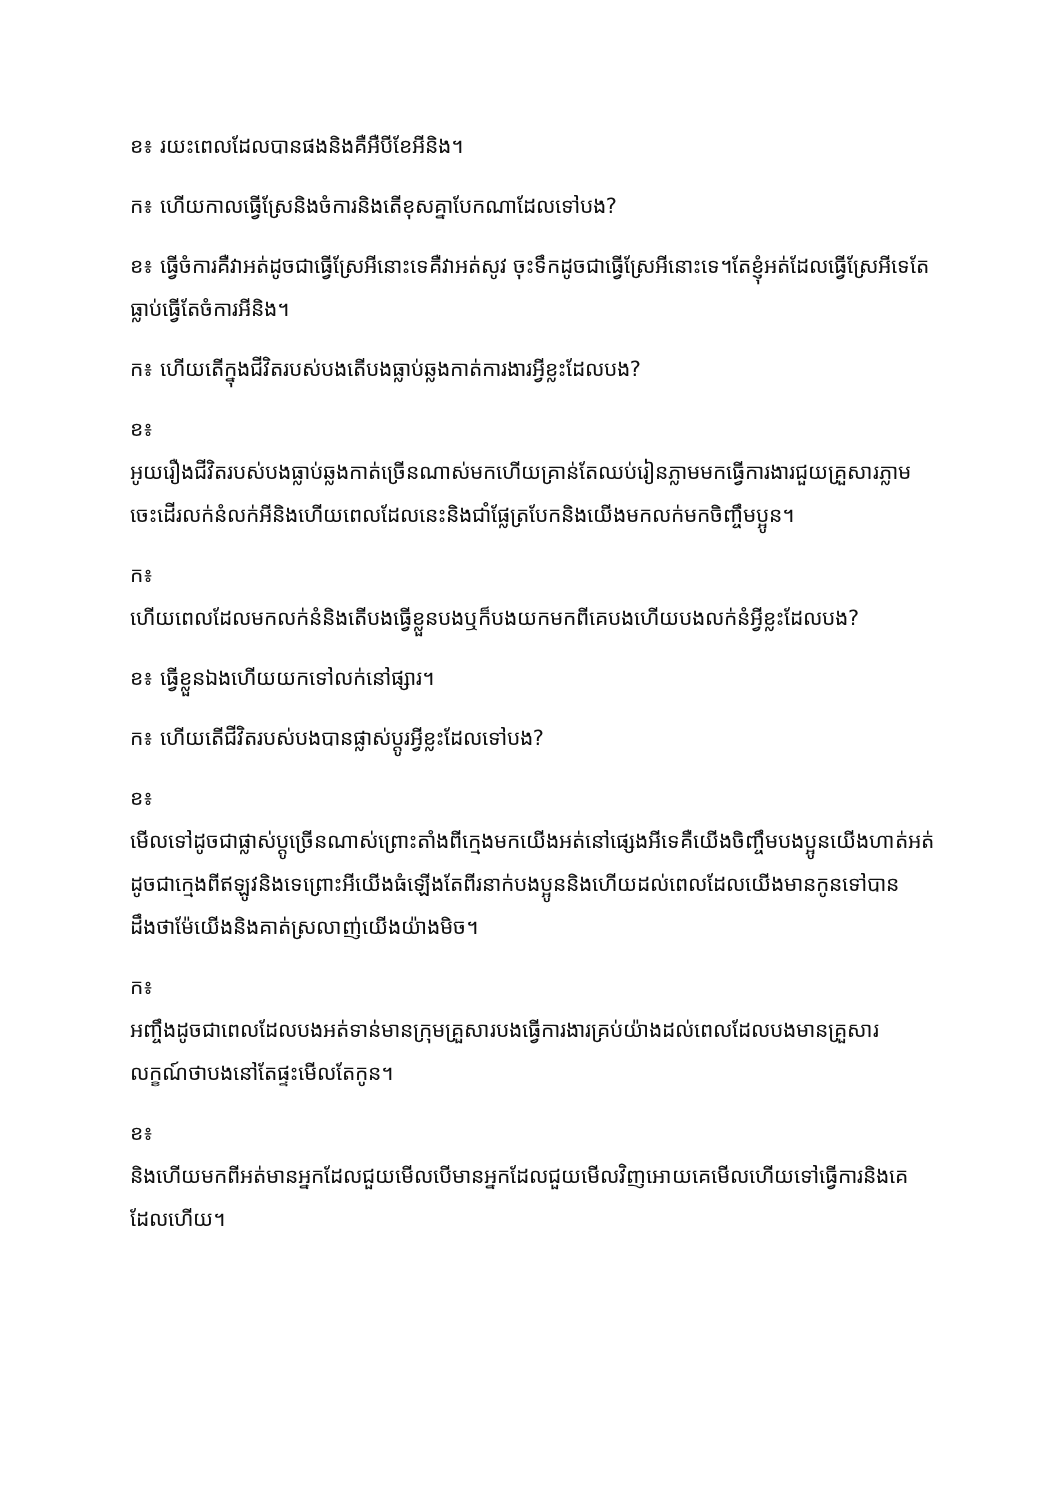ខ៖ រយះពេលដែលបានផងនិងគឺអឺបីខែអីនិង។
ក៖ ហើយកាលធ្វើស្រែនិងចំការនិងតើខុសគ្នាបែកណាដែលទៅបង?
ខ៖ ធ្វើចំការគឺវាអត់ដូចជាធ្វើស្រែអីនោះទេគឺវាអត់សូវ ចុះទឹកដូចជាធ្វើស្រែអីនោះទេ។តែខ្ញុំអត់ដែលធ្វើស្រែអីទេតែធ្លាប់ធ្វើតែចំការអីនិង។
ក៖ ហើយតើក្នុងជីវិតរបស់បងតើបងធ្លាប់ឆ្លងកាត់ការងារអ្វីខ្លះដែលបង?
ខ៖
អូយរឿងជីវិតរបស់បងធ្លាប់ឆ្លងកាត់ច្រើនណាស់មកហើយគ្រាន់តែឈប់រៀនភ្លាមមកធ្វើការងារជួយគ្រួសារភ្លាមចេះដើរលក់នំលក់អីនិងហើយពេលដែលនេះនិងជាំផ្លែត្របែកនិងយើងមកលក់មកចិញ្ចឹមប្អូន។
ក៖
ហើយពេលដែលមកលក់នំនិងតើបងធ្វើខ្លួនបងឬក៏បងយកមកពីគេបងហើយបងលក់នំអ្វីខ្លះដែលបង?
ខ៖ ធ្វើខ្លួនឯងហើយយកទៅលក់នៅផ្សារ។
ក៖ ហើយតើជីវិតរបស់បងបានផ្លាស់ប្តូរអ្វីខ្លះដែលទៅបង?
ខ៖
មើលទៅដូចជាផ្លាស់ប្តូច្រើនណាស់ព្រោះតាំងពីក្មេងមកយើងអត់នៅផ្សេងអីទេគឺយើងចិញ្ចឹមបងប្អូនយើងហាត់អត់ដូចជាក្មេងពីឥឡូវនិងទេព្រោះអីយើងធំឡើងតែពីរនាក់បងប្អូននិងហើយដល់ពេលដែលយើងមានកូនទៅបានដឹងថាម៉ែយើងនិងគាត់ស្រលាញ់យើងយ៉ាងមិច។
ក៖
អញ្ចឹងដូចជាពេលដែលបងអត់ទាន់មានក្រុមគ្រួសារបងធ្វើការងារគ្រប់យ៉ាងដល់ពេលដែលបងមានគ្រួសារលក្ខណ៍ថាបងនៅតែផ្ទះមើលតែកូន។
ខ៖
និងហើយមកពីអត់មានអ្នកដែលជួយមើលបើមានអ្នកដែលជួយមើលវិញអោយគេមើលហើយទៅធ្វើការនិងគេដែលហើយ។